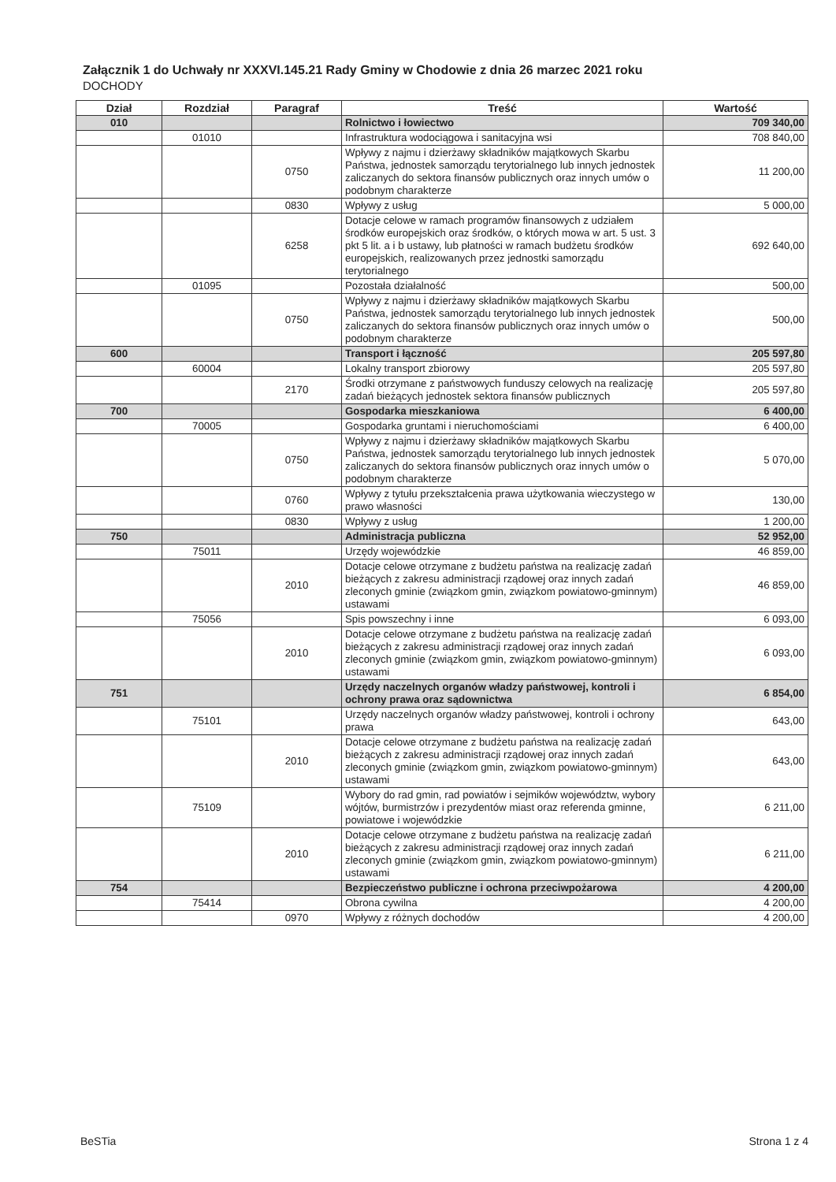Załącznik 1 do Uchwały nr XXXVI.145.21 Rady Gminy w Chodowie z dnia 26 marzec 2021 roku
DOCHODY
| Dział | Rozdział | Paragraf | Treść | Wartość |
| --- | --- | --- | --- | --- |
| 010 | | | Rolnictwo i łowiectwo | 709 340,00 |
| | 01010 | | Infrastruktura wodociągowa i sanitacyjna wsi | 708 840,00 |
| | | 0750 | Wpływy z najmu i dzierżawy składników majątkowych Skarbu Państwa, jednostek samorządu terytorialnego lub innych jednostek zaliczanych do sektora finansów publicznych oraz innych umów o podobnym charakterze | 11 200,00 |
| | | 0830 | Wpływy z usług | 5 000,00 |
| | | 6258 | Dotacje celowe w ramach programów finansowych z udziałem środków europejskich oraz środków, o których mowa w art. 5 ust. 3 pkt 5 lit. a i b ustawy, lub płatności w ramach budżetu środków europejskich, realizowanych przez jednostki samorządu terytorialnego | 692 640,00 |
| | 01095 | | Pozostała działalność | 500,00 |
| | | 0750 | Wpływy z najmu i dzierżawy składników majątkowych Skarbu Państwa, jednostek samorządu terytorialnego lub innych jednostek zaliczanych do sektora finansów publicznych oraz innych umów o podobnym charakterze | 500,00 |
| 600 | | | Transport i łączność | 205 597,80 |
| | 60004 | | Lokalny transport zbiorowy | 205 597,80 |
| | | 2170 | Środki otrzymane z państwowych funduszy celowych na realizację zadań bieżących jednostek sektora finansów publicznych | 205 597,80 |
| 700 | | | Gospodarka mieszkaniowa | 6 400,00 |
| | 70005 | | Gospodarka gruntami i nieruchomościami | 6 400,00 |
| | | 0750 | Wpływy z najmu i dzierżawy składników majątkowych Skarbu Państwa, jednostek samorządu terytorialnego lub innych jednostek zaliczanych do sektora finansów publicznych oraz innych umów o podobnym charakterze | 5 070,00 |
| | | 0760 | Wpływy z tytułu przekształcenia prawa użytkowania wieczystego w prawo własności | 130,00 |
| | | 0830 | Wpływy z usług | 1 200,00 |
| 750 | | | Administracja publiczna | 52 952,00 |
| | 75011 | | Urzędy wojewódzkie | 46 859,00 |
| | | 2010 | Dotacje celowe otrzymane z budżetu państwa na realizację zadań bieżących z zakresu administracji rządowej oraz innych zadań zleconych gminie (związkom gmin, związkom powiatowo-gminnym) ustawami | 46 859,00 |
| | 75056 | | Spis powszechny i inne | 6 093,00 |
| | | 2010 | Dotacje celowe otrzymane z budżetu państwa na realizację zadań bieżących z zakresu administracji rządowej oraz innych zadań zleconych gminie (związkom gmin, związkom powiatowo-gminnym) ustawami | 6 093,00 |
| 751 | | | Urzędy naczelnych organów władzy państwowej, kontroli i ochrony prawa oraz sądownictwa | 6 854,00 |
| | 75101 | | Urzędy naczelnych organów władzy państwowej, kontroli i ochrony prawa | 643,00 |
| | | 2010 | Dotacje celowe otrzymane z budżetu państwa na realizację zadań bieżących z zakresu administracji rządowej oraz innych zadań zleconych gminie (związkom gmin, związkom powiatowo-gminnym) ustawami | 643,00 |
| | 75109 | | Wybory do rad gmin, rad powiatów i sejmików województw, wybory wójtów, burmistrzów i prezydentów miast oraz referenda gminne, powiatowe i wojewódzkie | 6 211,00 |
| | | 2010 | Dotacje celowe otrzymane z budżetu państwa na realizację zadań bieżących z zakresu administracji rządowej oraz innych zadań zleconych gminie (związkom gmin, związkom powiatowo-gminnym) ustawami | 6 211,00 |
| 754 | | | Bezpieczeństwo publiczne i ochrona przeciwpożarowa | 4 200,00 |
| | 75414 | | Obrona cywilna | 4 200,00 |
| | | 0970 | Wpływy z różnych dochodów | 4 200,00 |
BeSTia Strona 1 z 4